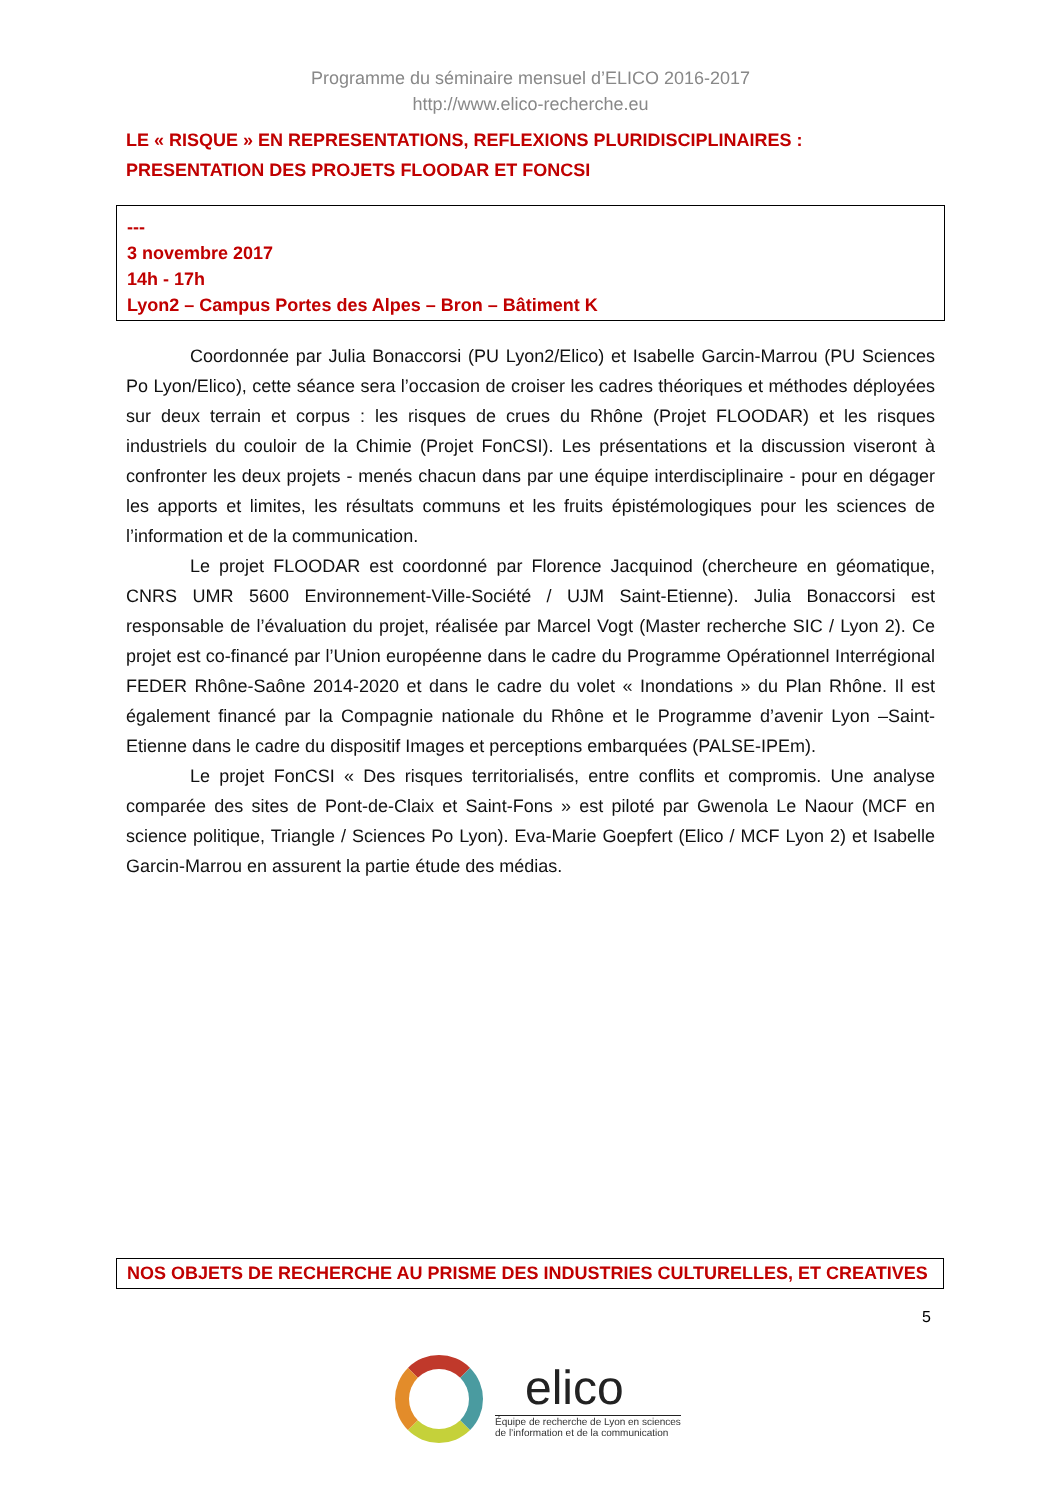Programme du séminaire mensuel d’ELICO 2016-2017
http://www.elico-recherche.eu
LE « RISQUE » EN REPRESENTATIONS, REFLEXIONS PLURIDISCIPLINAIRES : PRESENTATION DES PROJETS FLOODAR ET FONCSI
---
3 novembre 2017
14h - 17h
Lyon2 – Campus Portes des Alpes – Bron – Bâtiment K
Coordonnée par Julia Bonaccorsi (PU Lyon2/Elico) et Isabelle Garcin-Marrou (PU Sciences Po Lyon/Elico), cette séance sera l’occasion de croiser les cadres théoriques et méthodes déployées sur deux terrain et corpus : les risques de crues du Rhône (Projet FLOODAR) et les risques industriels du couloir de la Chimie (Projet FonCSI). Les présentations et la discussion viseront à confronter les deux projets - menés chacun dans par une équipe interdisciplinaire - pour en dégager les apports et limites, les résultats communs et les fruits épistémologiques pour les sciences de l’information et de la communication.
Le projet FLOODAR est coordonné par Florence Jacquinod (chercheure en géomatique, CNRS UMR 5600 Environnement-Ville-Société / UJM Saint-Etienne). Julia Bonaccorsi est responsable de l’évaluation du projet, réalisée par Marcel Vogt (Master recherche SIC / Lyon 2). Ce projet est co-financé par l’Union européenne dans le cadre du Programme Opérationnel Interrégional FEDER Rhône-Saône 2014-2020 et dans le cadre du volet « Inondations » du Plan Rhône. Il est également financé par la Compagnie nationale du Rhône et le Programme d’avenir Lyon –Saint-Etienne dans le cadre du dispositif Images et perceptions embarquées (PALSE-IPEm).
Le projet FonCSI « Des risques territorialisés, entre conflits et compromis. Une analyse comparée des sites de Pont-de-Claix et Saint-Fons » est piloté par Gwenola Le Naour (MCF en science politique, Triangle / Sciences Po Lyon). Eva-Marie Goepfert (Elico / MCF Lyon 2) et Isabelle Garcin-Marrou en assurent la partie étude des médias.
NOS OBJETS DE RECHERCHE AU PRISME DES INDUSTRIES CULTURELLES, ET CREATIVES
5
elico
Équipe de recherche de Lyon en sciences
de l’information et de la communication